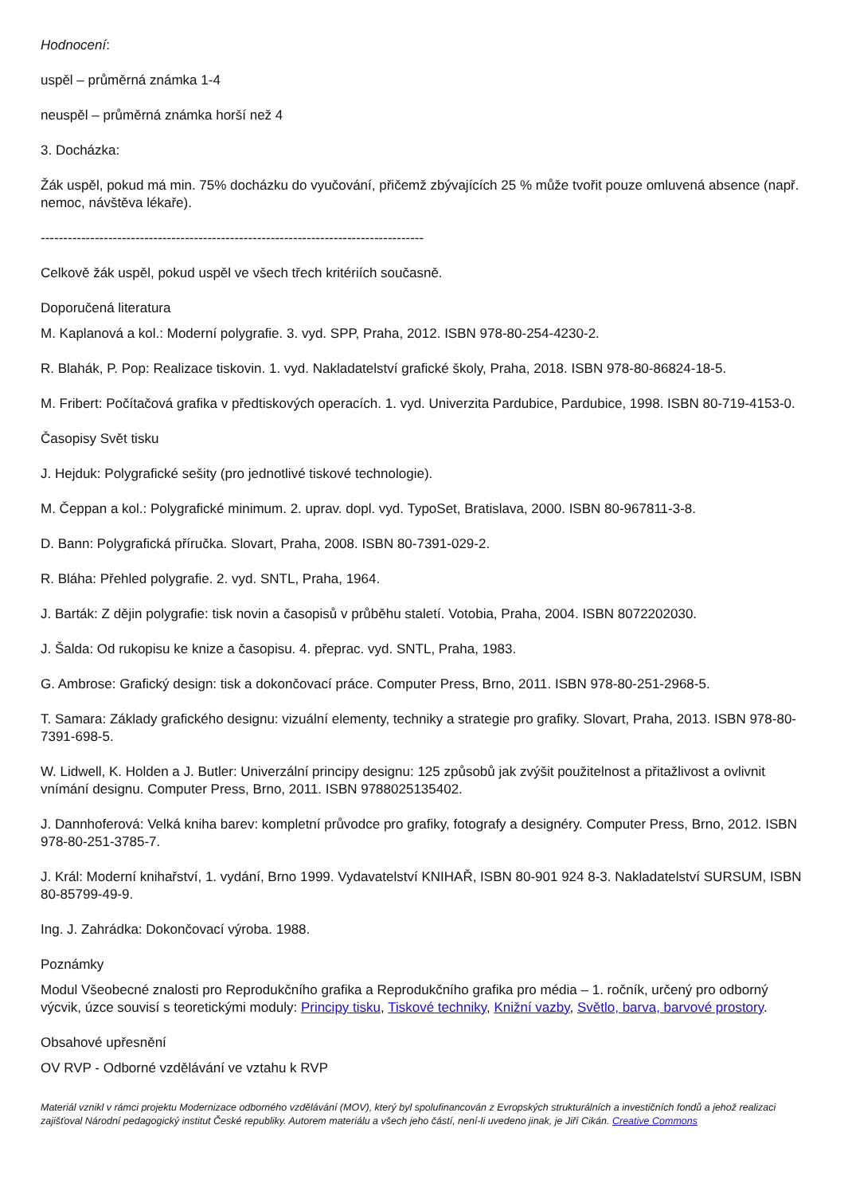Hodnocení:
uspěl – průměrná známka 1-4
neuspěl – průměrná známka horší než 4
3. Docházka:
Žák uspěl, pokud má min. 75% docházku do vyučování, přičemž zbývajících 25 % může tvořit pouze omluvená absence (např. nemoc, návštěva lékaře).
-------------------------------------------------------------------------------------
Celkově žák uspěl, pokud uspěl ve všech třech kritériích současně.
Doporučená literatura
M. Kaplanová a kol.: Moderní polygrafie. 3. vyd. SPP, Praha, 2012. ISBN 978-80-254-4230-2.
R. Blahák, P. Pop: Realizace tiskovin. 1. vyd. Nakladatelství grafické školy, Praha, 2018. ISBN 978-80-86824-18-5.
M. Fribert: Počítačová grafika v předtiskových operacích. 1. vyd. Univerzita Pardubice, Pardubice, 1998. ISBN 80-719-4153-0.
Časopisy Svět tisku
J. Hejduk: Polygrafické sešity (pro jednotlivé tiskové technologie).
M. Čeppan a kol.: Polygrafické minimum. 2. uprav. dopl. vyd. TypoSet, Bratislava, 2000. ISBN 80-967811-3-8.
D. Bann: Polygrafická příručka. Slovart, Praha, 2008. ISBN 80-7391-029-2.
R. Bláha: Přehled polygrafie. 2. vyd. SNTL, Praha, 1964.
J. Barták: Z dějin polygrafie: tisk novin a časopisů v průběhu staletí. Votobia, Praha, 2004. ISBN 8072202030.
J. Šalda: Od rukopisu ke knize a časopisu. 4. přeprac. vyd. SNTL, Praha, 1983.
G. Ambrose: Grafický design: tisk a dokončovací práce. Computer Press, Brno, 2011. ISBN 978-80-251-2968-5.
T. Samara: Základy grafického designu: vizuální elementy, techniky a strategie pro grafiky. Slovart, Praha, 2013. ISBN 978-80-7391-698-5.
W. Lidwell, K. Holden a J. Butler: Univerzální principy designu: 125 způsobů jak zvýšit použitelnost a přitažlivost a ovlivnit vnímání designu. Computer Press, Brno, 2011. ISBN 9788025135402.
J. Dannhoferová: Velká kniha barev: kompletní průvodce pro grafiky, fotografy a designéry. Computer Press, Brno, 2012. ISBN 978-80-251-3785-7.
J. Král: Moderní knihařství, 1. vydání, Brno 1999. Vydavatelství KNIHAŘ, ISBN 80-901 924 8-3. Nakladatelství SURSUM, ISBN 80-85799-49-9.
Ing. J. Zahrádka: Dokončovací výroba. 1988.
Poznámky
Modul Všeobecné znalosti pro Reprodukčního grafika a Reprodukčního grafika pro média – 1. ročník, určený pro odborný výcvik, úzce souvisí s teoretickými moduly: Principy tisku, Tiskové techniky, Knižní vazby, Světlo, barva, barvové prostory.
Obsahové upřesnění
OV RVP - Odborné vzdělávání ve vztahu k RVP
Materiál vznikl v rámci projektu Modernizace odborného vzdělávání (MOV), který byl spolufinancován z Evropských strukturálních a investičních fondů a jehož realizaci zajišťoval Národní pedagogický institut České republiky. Autorem materiálu a všech jeho částí, není-li uvedeno jinak, je Jiří Cikán. Creative Commons